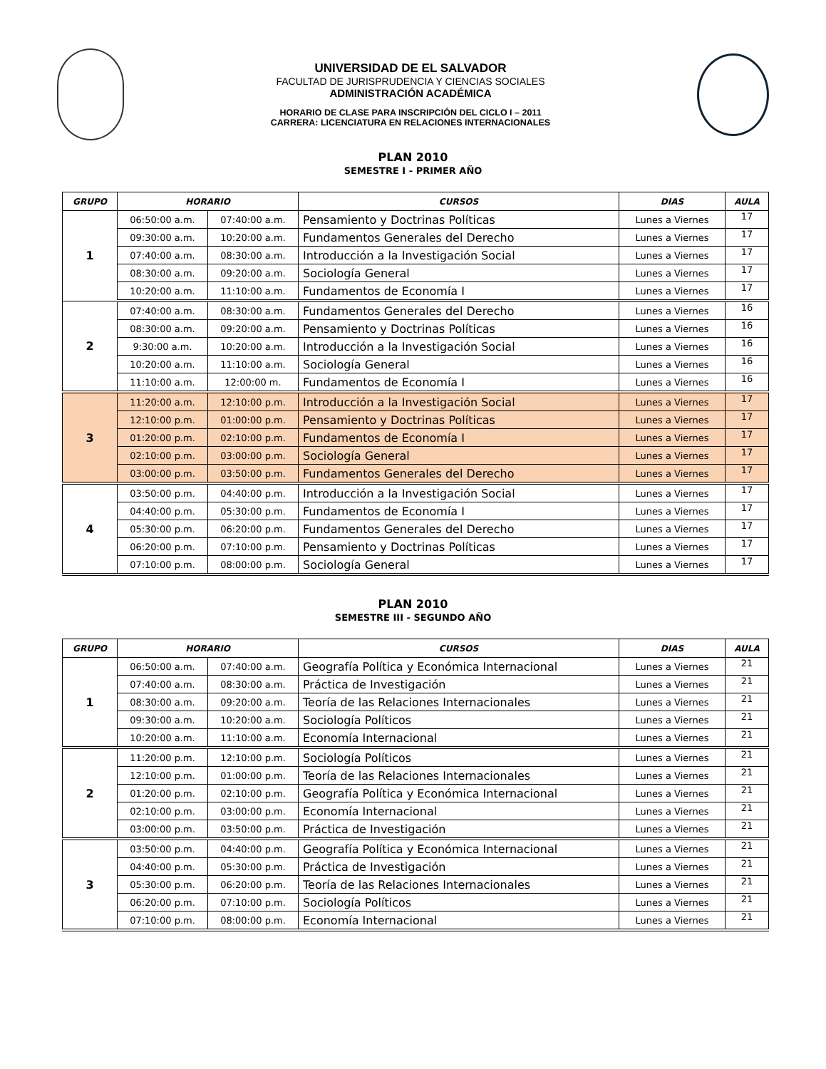UNIVERSIDAD DE EL SALVADOR
FACULTAD DE JURISPRUDENCIA Y CIENCIAS SOCIALES
ADMINISTRACIÓN ACADÉMICA
HORARIO DE CLASE PARA INSCRIPCIÓN DEL CICLO I – 2011
CARRERA: LICENCIATURA EN RELACIONES INTERNACIONALES
PLAN 2010
SEMESTRE I - PRIMER AÑO
| GRUPO | HORARIO | | CURSOS | DIAS | AULA |
| --- | --- | --- | --- | --- | --- |
| 1 | 06:50:00 a.m. | 07:40:00 a.m. | Pensamiento y Doctrinas Políticas | Lunes a Viernes | 17 |
| | 09:30:00 a.m. | 10:20:00 a.m. | Fundamentos Generales del Derecho | Lunes a Viernes | 17 |
| | 07:40:00 a.m. | 08:30:00 a.m. | Introducción a la Investigación Social | Lunes a Viernes | 17 |
| | 08:30:00 a.m. | 09:20:00 a.m. | Sociología General | Lunes a Viernes | 17 |
| | 10:20:00 a.m. | 11:10:00 a.m. | Fundamentos de Economía I | Lunes a Viernes | 17 |
| 2 | 07:40:00 a.m. | 08:30:00 a.m. | Fundamentos Generales del Derecho | Lunes a Viernes | 16 |
| | 08:30:00 a.m. | 09:20:00 a.m. | Pensamiento y Doctrinas Políticas | Lunes a Viernes | 16 |
| | 9:30:00 a.m. | 10:20:00 a.m. | Introducción a la Investigación Social | Lunes a Viernes | 16 |
| | 10:20:00 a.m. | 11:10:00 a.m. | Sociología General | Lunes a Viernes | 16 |
| | 11:10:00 a.m. | 12:00:00 m. | Fundamentos de Economía I | Lunes a Viernes | 16 |
| 3 | 11:20:00 a.m. | 12:10:00 p.m. | Introducción a la Investigación Social | Lunes a Viernes | 17 |
| | 12:10:00 p.m. | 01:00:00 p.m. | Pensamiento y Doctrinas Políticas | Lunes a Viernes | 17 |
| | 01:20:00 p.m. | 02:10:00 p.m. | Fundamentos de Economía I | Lunes a Viernes | 17 |
| | 02:10:00 p.m. | 03:00:00 p.m. | Sociología General | Lunes a Viernes | 17 |
| | 03:00:00 p.m. | 03:50:00 p.m. | Fundamentos Generales del Derecho | Lunes a Viernes | 17 |
| 4 | 03:50:00 p.m. | 04:40:00 p.m. | Introducción a la Investigación Social | Lunes a Viernes | 17 |
| | 04:40:00 p.m. | 05:30:00 p.m. | Fundamentos de Economía I | Lunes a Viernes | 17 |
| | 05:30:00 p.m. | 06:20:00 p.m. | Fundamentos Generales del Derecho | Lunes a Viernes | 17 |
| | 06:20:00 p.m. | 07:10:00 p.m. | Pensamiento y Doctrinas Políticas | Lunes a Viernes | 17 |
| | 07:10:00 p.m. | 08:00:00 p.m. | Sociología General | Lunes a Viernes | 17 |
PLAN 2010
SEMESTRE III - SEGUNDO AÑO
| GRUPO | HORARIO | | CURSOS | DIAS | AULA |
| --- | --- | --- | --- | --- | --- |
| 1 | 06:50:00 a.m. | 07:40:00 a.m. | Geografía Política y Económica Internacional | Lunes a Viernes | 21 |
| | 07:40:00 a.m. | 08:30:00 a.m. | Práctica de Investigación | Lunes a Viernes | 21 |
| | 08:30:00 a.m. | 09:20:00 a.m. | Teoría de las Relaciones Internacionales | Lunes a Viernes | 21 |
| | 09:30:00 a.m. | 10:20:00 a.m. | Sociología Políticos | Lunes a Viernes | 21 |
| | 10:20:00 a.m. | 11:10:00 a.m. | Economía Internacional | Lunes a Viernes | 21 |
| 2 | 11:20:00 p.m. | 12:10:00 p.m. | Sociología Políticos | Lunes a Viernes | 21 |
| | 12:10:00 p.m. | 01:00:00 p.m. | Teoría de las Relaciones Internacionales | Lunes a Viernes | 21 |
| | 01:20:00 p.m. | 02:10:00 p.m. | Geografía Política y Económica Internacional | Lunes a Viernes | 21 |
| | 02:10:00 p.m. | 03:00:00 p.m. | Economía Internacional | Lunes a Viernes | 21 |
| | 03:00:00 p.m. | 03:50:00 p.m. | Práctica de Investigación | Lunes a Viernes | 21 |
| 3 | 03:50:00 p.m. | 04:40:00 p.m. | Geografía Política y Económica Internacional | Lunes a Viernes | 21 |
| | 04:40:00 p.m. | 05:30:00 p.m. | Práctica de Investigación | Lunes a Viernes | 21 |
| | 05:30:00 p.m. | 06:20:00 p.m. | Teoría de las Relaciones Internacionales | Lunes a Viernes | 21 |
| | 06:20:00 p.m. | 07:10:00 p.m. | Sociología Políticos | Lunes a Viernes | 21 |
| | 07:10:00 p.m. | 08:00:00 p.m. | Economía Internacional | Lunes a Viernes | 21 |